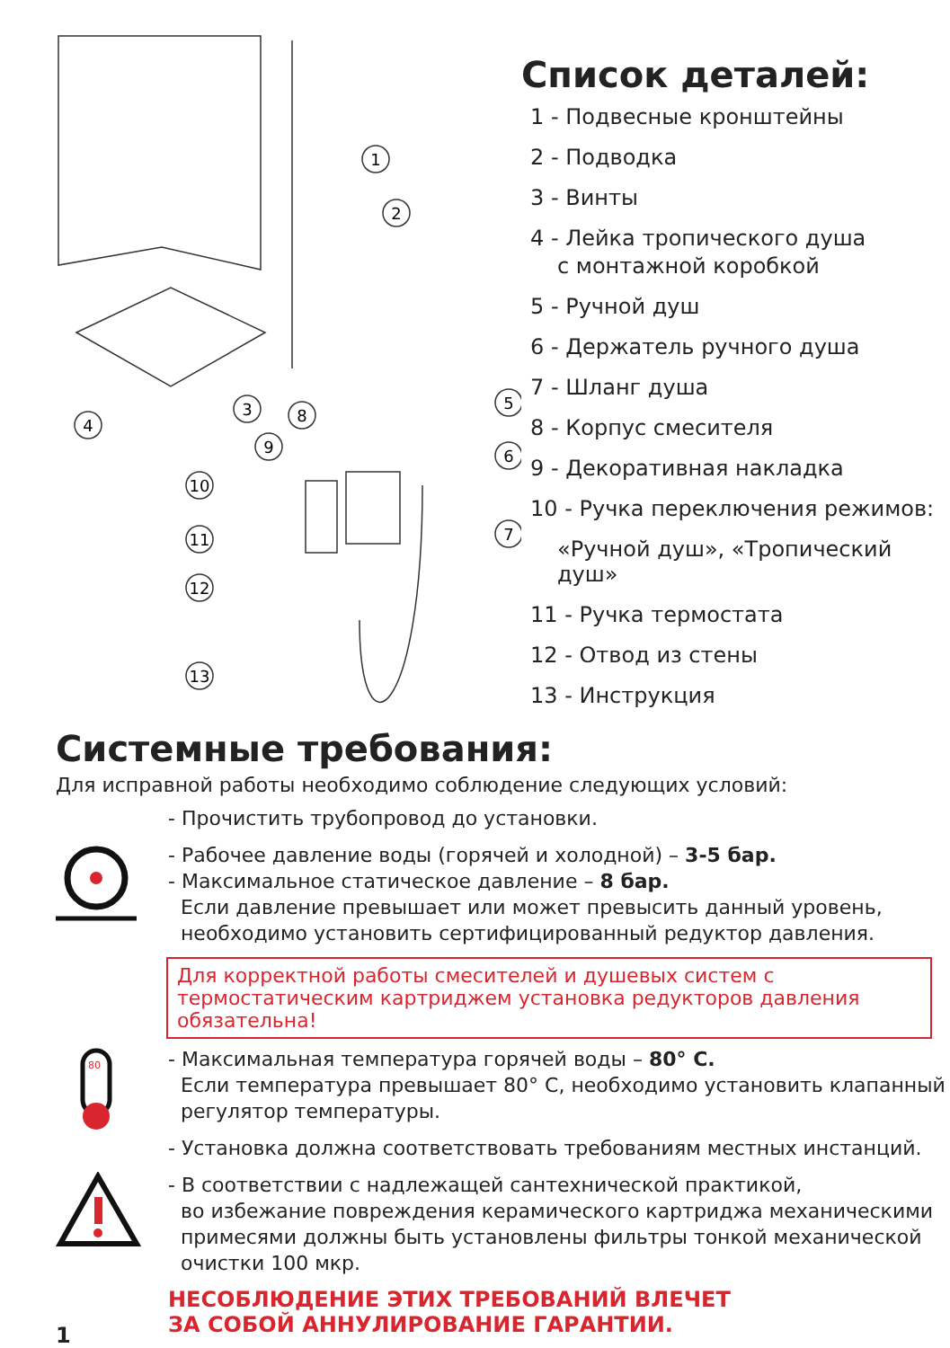1
2
4
3
5
6
7
8
9
10
11
12
13
Список деталей:
1 - Подвесные кронштейны
2 - Подводка
3 - Винты
4 - Лейка тропического душа
с монтажной коробкой
5 - Ручной душ
6 - Держатель ручного душа
7 - Шланг душа
8 - Корпус смесителя
9 - Декоративная накладка
10 - Ручка переключения режимов:
«Ручной душ», «Тропический душ»
11 - Ручка термостата
12 - Отвод из стены
13 - Инструкция
Системные требования:
Для исправной работы необходимо соблюдение следующих условий:
- Прочистить трубопровод до установки.
- Рабочее давление воды (горячей и холодной) – 3-5 бар.
- Максимальное статическое давление – 8 бар.
Если давление превышает или может превысить данный уровень,
необходимо установить сертифицированный редуктор давления.
Для корректной работы смесителей и душевых систем с термостатическим картриджем установка редукторов давления обязательна!
80
- Максимальная температура горячей воды – 80° C.
Если температура превышает 80° C, необходимо установить клапанный
регулятор температуры.
- Установка должна соответствовать требованиям местных инстанций.
- В соответствии с надлежащей сантехнической практикой,
во избежание повреждения керамического картриджа механическими
примесями должны быть установлены фильтры тонкой механической
очистки 100 мкр.
1
НЕСОБЛЮДЕНИЕ ЭТИХ ТРЕБОВАНИЙ ВЛЕЧЕТ
ЗА СОБОЙ АННУЛИРОВАНИЕ ГАРАНТИИ.